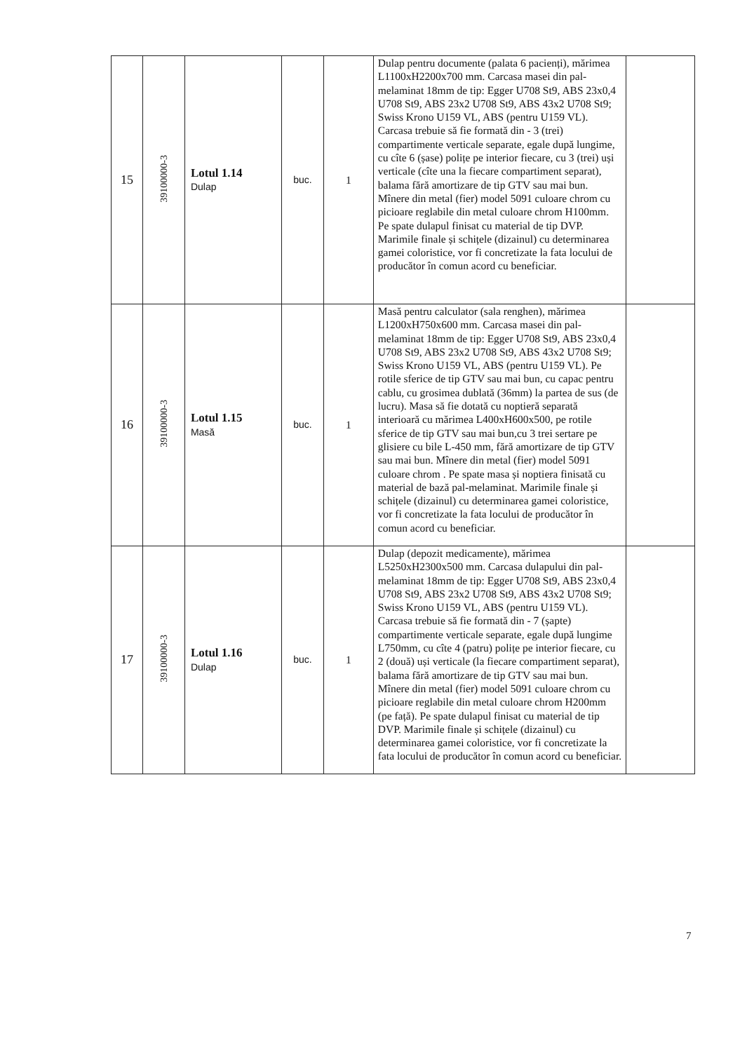| 15 | 39100000-3 | Lotul 1.14 Dulap | buc. | 1 | Dulap pentru documente (palata 6 pacienți), mărimea L1100xH2200x700 mm. Carcasa masei din pal-melaminat 18mm de tip: Egger U708 St9, ABS 23x0,4 U708 St9, ABS 23x2 U708 St9, ABS 43x2 U708 St9; Swiss Krono U159 VL, ABS (pentru U159 VL). Carcasa trebuie să fie formată din - 3 (trei) compartimente verticale separate, egale după lungime, cu cîte 6 (șase) polițe pe interior fiecare, cu 3 (trei) uși verticale (cîte una la fiecare compartiment separat), balama fără amortizare de tip GTV sau mai bun. Mînere din metal (fier) model 5091 culoare chrom cu picioare reglabile din metal culoare chrom H100mm. Pe spate dulapul finisat cu material de tip DVP. Marimile finale și schițele (dizainul) cu determinarea gamei coloristice, vor fi concretizate la fata locului de producător în comun acord cu beneficiar. | |
| 16 | 39100000-3 | Lotul 1.15 Masă | buc. | 1 | Masă pentru calculator (sala renghen), mărimea L1200xH750x600 mm. Carcasa masei din pal-melaminat 18mm de tip: Egger U708 St9, ABS 23x0,4 U708 St9, ABS 23x2 U708 St9, ABS 43x2 U708 St9; Swiss Krono U159 VL, ABS (pentru U159 VL). Pe rotile sferice de tip GTV sau mai bun, cu capac pentru cablu, cu grosimea dublată (36mm) la partea de sus (de lucru). Masa să fie dotată cu noptieră separată interioară cu mărimea L400xH600x500, pe rotile sferice de tip GTV sau mai bun,cu 3 trei sertare pe glisiere cu bile L-450 mm, fără amortizare de tip GTV sau mai bun. Mînere din metal (fier) model 5091 culoare chrom . Pe spate masa și noptiera finisată cu material de bază pal-melaminat. Marimile finale și schițele (dizainul) cu determinarea gamei coloristice, vor fi concretizate la fata locului de producător în comun acord cu beneficiar. | |
| 17 | 39100000-3 | Lotul 1.16 Dulap | buc. | 1 | Dulap (depozit medicamente), mărimea L5250xH2300x500 mm. Carcasa dulapului din pal-melaminat 18mm de tip: Egger U708 St9, ABS 23x0,4 U708 St9, ABS 23x2 U708 St9, ABS 43x2 U708 St9; Swiss Krono U159 VL, ABS (pentru U159 VL). Carcasa trebuie să fie formată din - 7 (șapte) compartimente verticale separate, egale după lungime L750mm, cu cîte 4 (patru) polițe pe interior fiecare, cu 2 (două) uși verticale (la fiecare compartiment separat), balama fără amortizare de tip GTV sau mai bun. Mînere din metal (fier) model 5091 culoare chrom cu picioare reglabile din metal culoare chrom H200mm (pe față). Pe spate dulapul finisat cu material de tip DVP. Marimile finale și schițele (dizainul) cu determinarea gamei coloristice, vor fi concretizate la fata locului de producător în comun acord cu beneficiar. | |
7